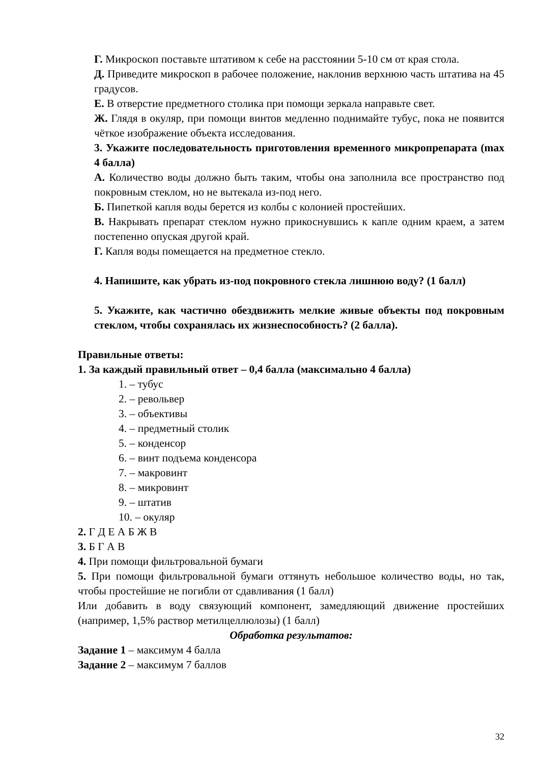Г. Микроскоп поставьте штативом к себе на расстоянии 5-10 см от края стола.
Д. Приведите микроскоп в рабочее положение, наклонив верхнюю часть штатива на 45 градусов.
Е. В отверстие предметного столика при помощи зеркала направьте свет.
Ж. Глядя в окуляр, при помощи винтов медленно поднимайте тубус, пока не появится чёткое изображение объекта исследования.
3. Укажите последовательность приготовления временного микропрепарата (max 4 балла)
А. Количество воды должно быть таким, чтобы она заполнила все пространство под покровным стеклом, но не вытекала из-под него.
Б. Пипеткой капля воды берется из колбы с колонией простейших.
В. Накрывать препарат стеклом нужно прикоснувшись к капле одним краем, а затем постепенно опуская другой край.
Г. Капля воды помещается на предметное стекло.
4. Напишите, как убрать из-под покровного стекла лишнюю воду? (1 балл)
5. Укажите, как частично обездвижить мелкие живые объекты под покровным стеклом, чтобы сохранялась их жизнеспособность? (2 балла).
Правильные ответы:
1. За каждый правильный ответ – 0,4 балла (максимально 4 балла)
1. – тубус
2. – револьвер
3. – объективы
4. – предметный столик
5. – конденсор
6. – винт подъема конденсора
7. – макровинт
8. – микровинт
9. – штатив
10. – окуляр
2. Г Д Е А Б Ж В
3. Б Г А В
4. При помощи фильтровальной бумаги
5. При помощи фильтровальной бумаги оттянуть небольшое количество воды, но так, чтобы простейшие не погибли от сдавливания (1 балл)
Или добавить в воду связующий компонент, замедляющий движение простейших (например, 1,5% раствор метилцеллюлозы) (1 балл)
Обработка результатов:
Задание 1 – максимум 4 балла
Задание 2 – максимум 7 баллов
32